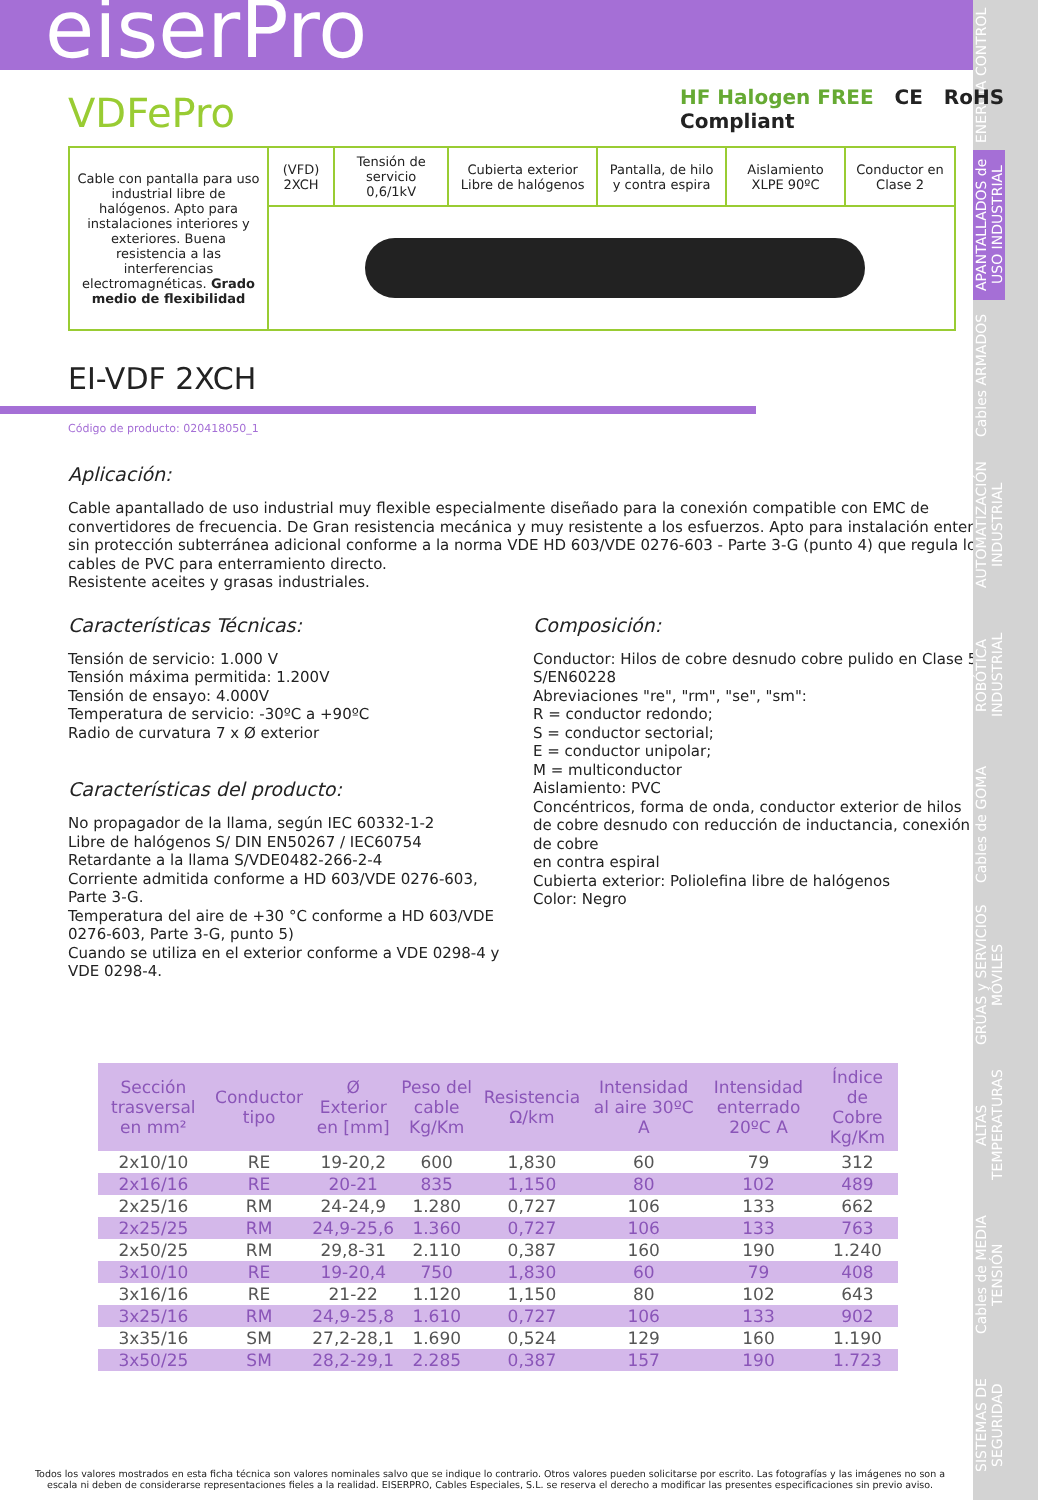eiserPro
ENERGIA CONTROL
APANTALLADOS de USO INDUSTRIAL
Cables ARMADOS
AUTOMATIZACIÓN INDUSTRIAL
ROBÓTICA INDUSTRIAL
Cables de GOMA
GRÚAS y SERVICIOS MÓVILES
ALTAS TEMPERATURAS
Cables de MEDIA TENSIÓN
SISTEMAS DE SEGURIDAD
HF Halogen FREE CE RoHS Compliant
VDFePro
| Cable con pantalla para uso industrial libre de halógenos. Apto para instalaciones interiores y exteriores. Buena resistencia a las interferencias electromagnéticas. Grado medio de flexibilidad | (VFD) 2XCH | Tensión de servicio 0,6/1kV | Cubierta exterior Libre de halógenos | Pantalla, de hilo y contra espira | Aislamiento XLPE 90ºC | Conductor en Clase 2 |
EI-VDF 2XCH
Código de producto: 020418050_1
Aplicación:
Cable apantallado de uso industrial muy flexible especialmente diseñado para la conexión compatible con EMC de convertidores de frecuencia. De Gran resistencia mecánica y muy resistente a los esfuerzos. Apto para instalación enterrado sin protección subterránea adicional conforme a la norma VDE HD 603/VDE 0276-603 - Parte 3-G (punto 4) que regula los cables de PVC para enterramiento directo.
Resistente aceites y grasas industriales.
Características Técnicas:
Tensión de servicio: 1.000 V
Tensión máxima permitida: 1.200V
Tensión de ensayo: 4.000V
Temperatura de servicio: -30ºC a +90ºC
Radio de curvatura 7 x Ø exterior
Características del producto:
No propagador de la llama, según IEC 60332-1-2
Libre de halógenos S/ DIN EN50267 / IEC60754
Retardante a la llama S/VDE0482-266-2-4
Corriente admitida conforme a HD 603/VDE 0276-603, Parte 3-G.
Temperatura del aire de +30 °C conforme a HD 603/VDE 0276-603, Parte 3-G, punto 5)
Cuando se utiliza en el exterior conforme a VDE 0298-4 y VDE 0298-4.
Composición:
Conductor: Hilos de cobre desnudo cobre pulido en Clase 5 S/EN60228
Abreviaciones "re", "rm", "se", "sm":
R = conductor redondo;
S = conductor sectorial;
E = conductor unipolar;
M = multiconductor
Aislamiento: PVC
Concéntricos, forma de onda, conductor exterior de hilos de cobre desnudo con reducción de inductancia, conexión de cobre
en contra espiral
Cubierta exterior: Poliolefina libre de halógenos
Color: Negro
| Sección trasversal en mm² | Conductor tipo | Ø Exterior en [mm] | Peso del cable Kg/Km | Resistencia Ω/km | Intensidad al aire 30ºC A | Intensidad enterrado 20ºC A | Índice de Cobre Kg/Km |
| --- | --- | --- | --- | --- | --- | --- | --- |
| 2x10/10 | RE | 19-20,2 | 600 | 1,830 | 60 | 79 | 312 |
| 2x16/16 | RE | 20-21 | 835 | 1,150 | 80 | 102 | 489 |
| 2x25/16 | RM | 24-24,9 | 1.280 | 0,727 | 106 | 133 | 662 |
| 2x25/25 | RM | 24,9-25,6 | 1.360 | 0,727 | 106 | 133 | 763 |
| 2x50/25 | RM | 29,8-31 | 2.110 | 0,387 | 160 | 190 | 1.240 |
| 3x10/10 | RE | 19-20,4 | 750 | 1,830 | 60 | 79 | 408 |
| 3x16/16 | RE | 21-22 | 1.120 | 1,150 | 80 | 102 | 643 |
| 3x25/16 | RM | 24,9-25,8 | 1.610 | 0,727 | 106 | 133 | 902 |
| 3x35/16 | SM | 27,2-28,1 | 1.690 | 0,524 | 129 | 160 | 1.190 |
| 3x50/25 | SM | 28,2-29,1 | 2.285 | 0,387 | 157 | 190 | 1.723 |
Todos los valores mostrados en esta ficha técnica son valores nominales salvo que se indique lo contrario. Otros valores pueden solicitarse por escrito. Las fotografías y las imágenes no son a escala ni deben de considerarse representaciones fieles a la realidad. EISERPRO, Cables Especiales, S.L. se reserva el derecho a modificar las presentes especificaciones sin previo aviso.